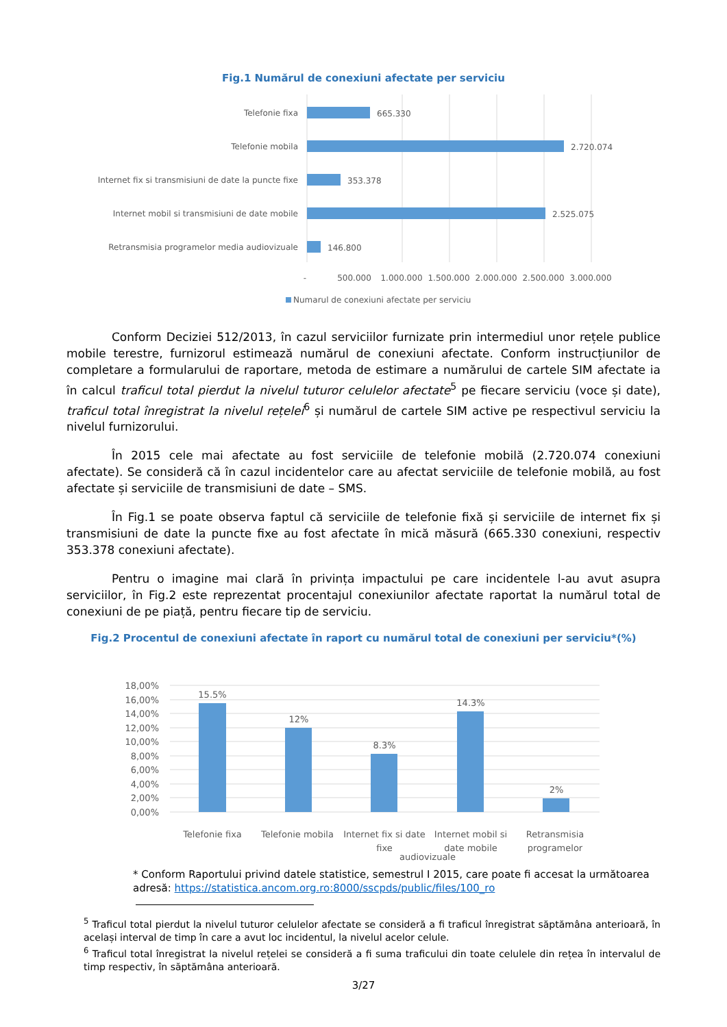Fig.1 Numărul de conexiuni afectate per serviciu
Telefonie fixa
Telefonie mobila
Internet fix si transmisiuni de date la puncte fixe
Internet mobil si transmisiuni de date mobile
Retransmisia programelor media audiovizuale
665.330
2.720.074
353.378
2.525.075
146.800
-
500.000
1.000.000
1.500.000
2.000.000
2.500.000
3.000.000
Numarul de conexiuni afectate per serviciu
Conform Deciziei 512/2013, în cazul serviciilor furnizate prin intermediul unor rețele publice mobile terestre, furnizorul estimează numărul de conexiuni afectate. Conform instrucțiunilor de completare a formularului de raportare, metoda de estimare a numărului de cartele SIM afectate ia în calcul traficul total pierdut la nivelul tuturor celulelor afectate<sup>5</sup> pe fiecare serviciu (voce și date), traficul total înregistrat la nivelul rețelei<sup>6</sup> și numărul de cartele SIM active pe respectivul serviciu la nivelul furnizorului.
În 2015 cele mai afectate au fost serviciile de telefonie mobilă (2.720.074 conexiuni afectate). Se consideră că în cazul incidentelor care au afectat serviciile de telefonie mobilă, au fost afectate și serviciile de transmisiuni de date – SMS.
În Fig.1 se poate observa faptul că serviciile de telefonie fixă și serviciile de internet fix și transmisiuni de date la puncte fixe au fost afectate în mică măsură (665.330 conexiuni, respectiv 353.378 conexiuni afectate).
Pentru o imagine mai clară în privința impactului pe care incidentele l-au avut asupra serviciilor, în Fig.2 este reprezentat procentajul conexiunilor afectate raportat la numărul total de conexiuni de pe piață, pentru fiecare tip de serviciu.
Fig.2 Procentul de conexiuni afectate în raport cu numărul total de conexiuni per serviciu*(%)
18,00%
16,00%
14,00%
12,00%
10,00%
8,00%
6,00%
4,00%
2,00%
0,00%
15.5%
12%
8.3%
14.3%
2%
Telefonie fixa
Telefonie mobila
Internet fix si date
fixe
Internet mobil si
date mobile
Retransmisia
programelor
audiovizuale
* Conform Raportului privind datele statistice, semestrul I 2015, care poate fi accesat la următoarea adresă: https://statistica.ancom.org.ro:8000/sscpds/public/files/100_ro
<sup>5</sup> Traficul total pierdut la nivelul tuturor celulelor afectate se consideră a fi traficul înregistrat săptămâna anterioară, în același interval de timp în care a avut loc incidentul, la nivelul acelor celule.
<sup>6</sup> Traficul total înregistrat la nivelul rețelei se consideră a fi suma traficului din toate celulele din rețea în intervalul de timp respectiv, în săptămâna anterioară.
3/27